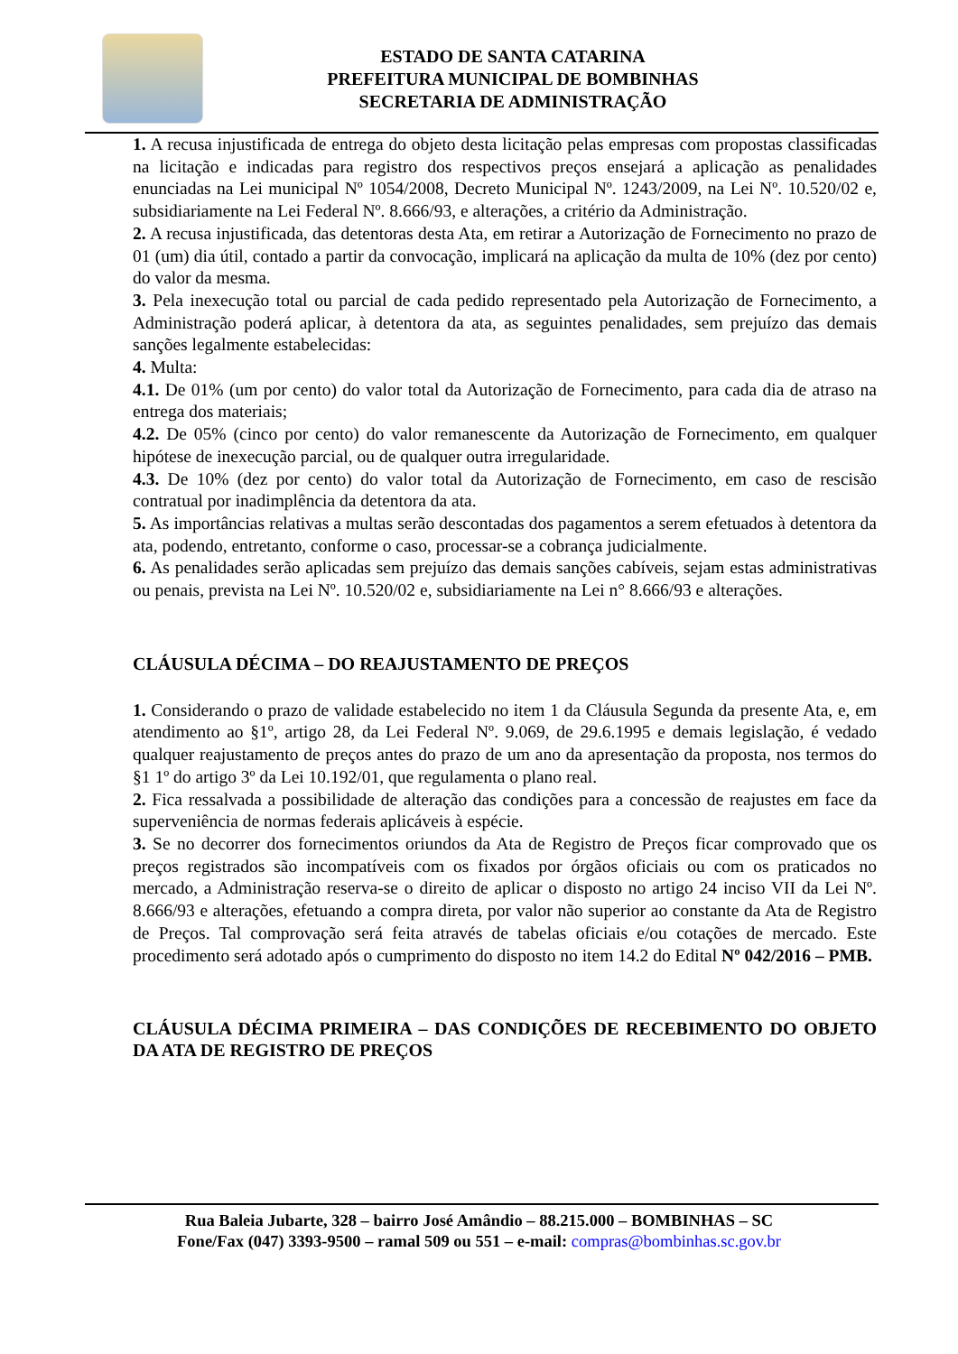ESTADO DE SANTA CATARINA
PREFEITURA MUNICIPAL DE BOMBINHAS
SECRETARIA DE ADMINISTRAÇÃO
1. A recusa injustificada de entrega do objeto desta licitação pelas empresas com propostas classificadas na licitação e indicadas para registro dos respectivos preços ensejará a aplicação as penalidades enunciadas na Lei municipal Nº 1054/2008, Decreto Municipal Nº. 1243/2009, na Lei Nº. 10.520/02 e, subsidiariamente na Lei Federal Nº. 8.666/93, e alterações, a critério da Administração.
2. A recusa injustificada, das detentoras desta Ata, em retirar a Autorização de Fornecimento no prazo de 01 (um) dia útil, contado a partir da convocação, implicará na aplicação da multa de 10% (dez por cento) do valor da mesma.
3. Pela inexecução total ou parcial de cada pedido representado pela Autorização de Fornecimento, a Administração poderá aplicar, à detentora da ata, as seguintes penalidades, sem prejuízo das demais sanções legalmente estabelecidas:
4. Multa:
4.1. De 01% (um por cento) do valor total da Autorização de Fornecimento, para cada dia de atraso na entrega dos materiais;
4.2. De 05% (cinco por cento) do valor remanescente da Autorização de Fornecimento, em qualquer hipótese de inexecução parcial, ou de qualquer outra irregularidade.
4.3. De 10% (dez por cento) do valor total da Autorização de Fornecimento, em caso de rescisão contratual por inadimplência da detentora da ata.
5. As importâncias relativas a multas serão descontadas dos pagamentos a serem efetuados à detentora da ata, podendo, entretanto, conforme o caso, processar-se a cobrança judicialmente.
6. As penalidades serão aplicadas sem prejuízo das demais sanções cabíveis, sejam estas administrativas ou penais, prevista na Lei Nº. 10.520/02 e, subsidiariamente na Lei n° 8.666/93 e alterações.
CLÁUSULA DÉCIMA – DO REAJUSTAMENTO DE PREÇOS
1. Considerando o prazo de validade estabelecido no item 1 da Cláusula Segunda da presente Ata, e, em atendimento ao §1º, artigo 28, da Lei Federal Nº. 9.069, de 29.6.1995 e demais legislação, é vedado qualquer reajustamento de preços antes do prazo de um ano da apresentação da proposta, nos termos do §1 1º do artigo 3º da Lei 10.192/01, que regulamenta o plano real.
2. Fica ressalvada a possibilidade de alteração das condições para a concessão de reajustes em face da superveniência de normas federais aplicáveis à espécie.
3. Se no decorrer dos fornecimentos oriundos da Ata de Registro de Preços ficar comprovado que os preços registrados são incompatíveis com os fixados por órgãos oficiais ou com os praticados no mercado, a Administração reserva-se o direito de aplicar o disposto no artigo 24 inciso VII da Lei Nº. 8.666/93 e alterações, efetuando a compra direta, por valor não superior ao constante da Ata de Registro de Preços. Tal comprovação será feita através de tabelas oficiais e/ou cotações de mercado. Este procedimento será adotado após o cumprimento do disposto no item 14.2 do Edital Nº 042/2016 – PMB.
CLÁUSULA DÉCIMA PRIMEIRA – DAS CONDIÇÕES DE RECEBIMENTO DO OBJETO DA ATA DE REGISTRO DE PREÇOS
Rua Baleia Jubarte, 328 – bairro José Amândio – 88.215.000 – BOMBINHAS – SC
Fone/Fax (047) 3393-9500 – ramal 509 ou 551 – e-mail: compras@bombinhas.sc.gov.br